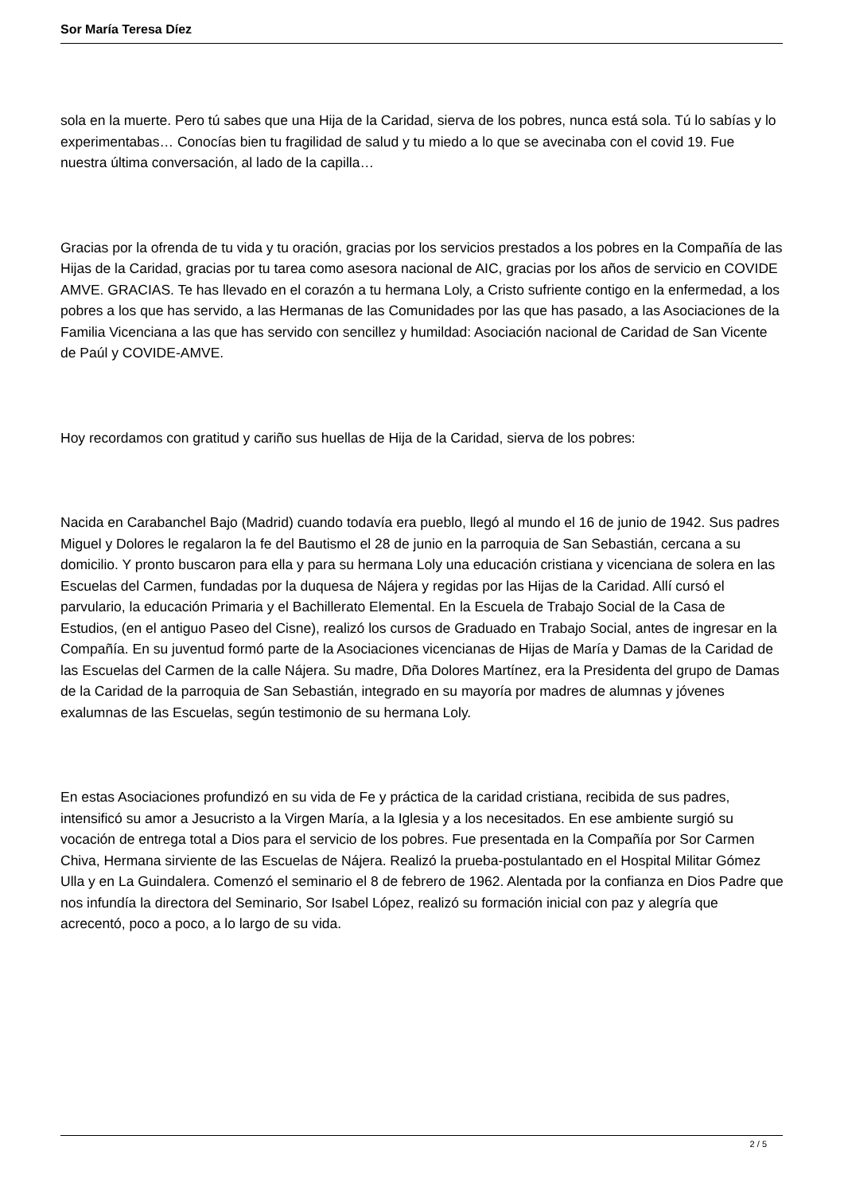Sor María Teresa Díez
sola en la muerte. Pero tú sabes que una Hija de la Caridad, sierva de los pobres, nunca está sola. Tú lo sabías y lo experimentabas… Conocías bien tu fragilidad de salud y tu miedo a lo que se avecinaba con el covid 19. Fue nuestra última conversación, al lado de la capilla…
Gracias por la ofrenda de tu vida y tu oración, gracias por los servicios prestados a los pobres en la Compañía de las Hijas de la Caridad, gracias por tu tarea como asesora nacional de AIC, gracias por los años de servicio en COVIDE AMVE. GRACIAS. Te has llevado en el corazón a tu hermana Loly, a Cristo sufriente contigo en la enfermedad, a los pobres a los que has servido, a las Hermanas de las Comunidades por las que has pasado, a las Asociaciones de la Familia Vicenciana a las que has servido con sencillez y humildad: Asociación nacional de Caridad de San Vicente de Paúl y COVIDE-AMVE.
Hoy recordamos con gratitud y cariño sus huellas de Hija de la Caridad, sierva de los pobres:
Nacida en Carabanchel Bajo (Madrid) cuando todavía era pueblo, llegó al mundo el 16 de junio de 1942. Sus padres Miguel y Dolores le regalaron la fe del Bautismo el 28 de junio en la parroquia de San Sebastián, cercana a su domicilio. Y pronto buscaron para ella y para su hermana Loly una educación cristiana y vicenciana de solera en las Escuelas del Carmen, fundadas por la duquesa de Nájera y regidas por las Hijas de la Caridad. Allí cursó el parvulario, la educación Primaria y el Bachillerato Elemental. En la Escuela de Trabajo Social de la Casa de Estudios, (en el antiguo Paseo del Cisne), realizó los cursos de Graduado en Trabajo Social, antes de ingresar en la Compañía. En su juventud formó parte de la Asociaciones vicencianas de Hijas de María y Damas de la Caridad de las Escuelas del Carmen de la calle Nájera. Su madre, Dña Dolores Martínez, era la Presidenta del grupo de Damas de la Caridad de la parroquia de San Sebastián, integrado en su mayoría por madres de alumnas y jóvenes exalumnas de las Escuelas, según testimonio de su hermana Loly.
En estas Asociaciones profundizó en su vida de Fe y práctica de la caridad cristiana, recibida de sus padres, intensificó su amor a Jesucristo a la Virgen María, a la Iglesia y a los necesitados. En ese ambiente surgió su vocación de entrega total a Dios para el servicio de los pobres. Fue presentada en la Compañía por Sor Carmen Chiva, Hermana sirviente de las Escuelas de Nájera. Realizó la prueba-postulantado en el Hospital Militar Gómez Ulla y en La Guindalera. Comenzó el seminario el 8 de febrero de 1962. Alentada por la confianza en Dios Padre que nos infundía la directora del Seminario, Sor Isabel López, realizó su formación inicial con paz y alegría que acrecentó, poco a poco, a lo largo de su vida.
2 / 5